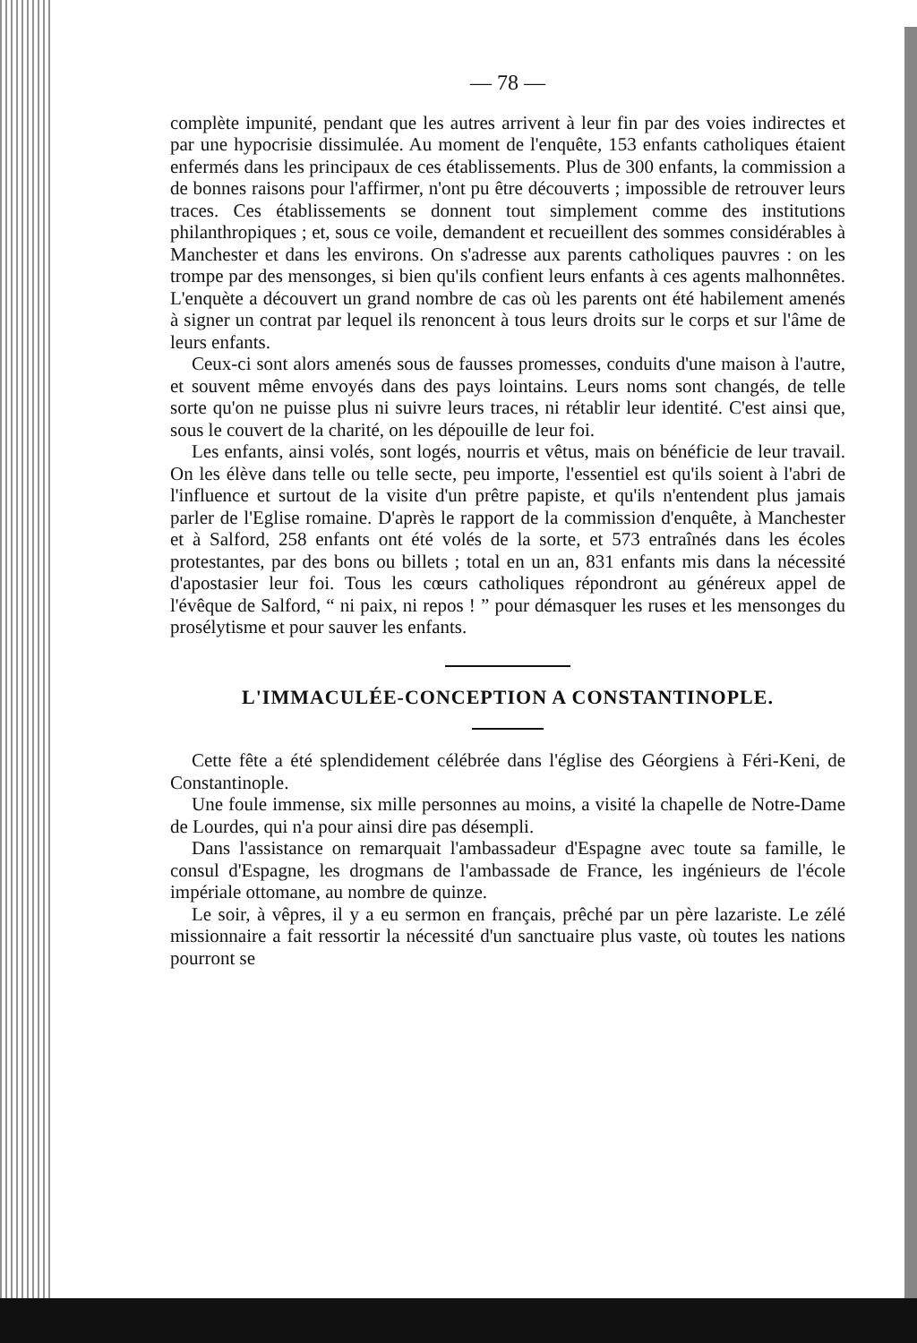— 78 —
complète impunité, pendant que les autres arrivent à leur fin par des voies indirectes et par une hypocrisie dissimulée. Au moment de l'enquête, 153 enfants catholiques étaient enfermés dans les principaux de ces établissements. Plus de 300 enfants, la commission a de bonnes raisons pour l'affirmer, n'ont pu être découverts ; impossible de retrouver leurs traces. Ces établissements se donnent tout simplement comme des institutions philanthropiques ; et, sous ce voile, demandent et recueillent des sommes considérables à Manchester et dans les environs. On s'adresse aux parents catholiques pauvres : on les trompe par des mensonges, si bien qu'ils confient leurs enfants à ces agents malhonnêtes. L'enquète a découvert un grand nombre de cas où les parents ont été habilement amenés à signer un contrat par lequel ils renoncent à tous leurs droits sur le corps et sur l'âme de leurs enfants.
Ceux-ci sont alors amenés sous de fausses promesses, conduits d'une maison à l'autre, et souvent même envoyés dans des pays lointains. Leurs noms sont changés, de telle sorte qu'on ne puisse plus ni suivre leurs traces, ni rétablir leur identité. C'est ainsi que, sous le couvert de la charité, on les dépouille de leur foi.
Les enfants, ainsi volés, sont logés, nourris et vêtus, mais on bénéficie de leur travail. On les élève dans telle ou telle secte, peu importe, l'essentiel est qu'ils soient à l'abri de l'influence et surtout de la visite d'un prêtre papiste, et qu'ils n'entendent plus jamais parler de l'Eglise romaine. D'après le rapport de la commission d'enquête, à Manchester et à Salford, 258 enfants ont été volés de la sorte, et 573 entraînés dans les écoles protestantes, par des bons ou billets ; total en un an, 831 enfants mis dans la nécessité d'apostasier leur foi. Tous les cœurs catholiques répondront au généreux appel de l'évêque de Salford, “ ni paix, ni repos ! ” pour démasquer les ruses et les mensonges du prosélytisme et pour sauver les enfants.
L'IMMACULÉE-CONCEPTION A CONSTANTINOPLE.
Cette fête a été splendidement célébrée dans l'église des Géorgiens à Féri-Keni, de Constantinople.
Une foule immense, six mille personnes au moins, a visité la chapelle de Notre-Dame de Lourdes, qui n'a pour ainsi dire pas désempli.
Dans l'assistance on remarquait l'ambassadeur d'Espagne avec toute sa famille, le consul d'Espagne, les drogmans de l'ambassade de France, les ingénieurs de l'école impériale ottomane, au nombre de quinze.
Le soir, à vêpres, il y a eu sermon en français, prêché par un père lazariste. Le zélé missionnaire a fait ressortir la nécessité d'un sanctuaire plus vaste, où toutes les nations pourront se